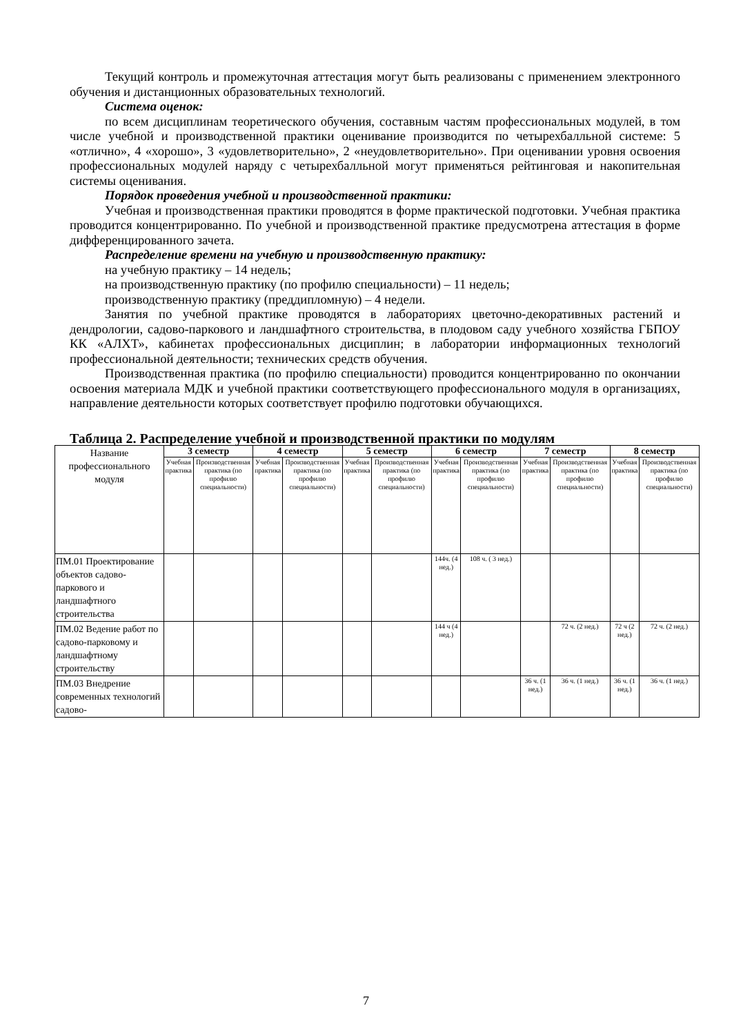Текущий контроль и промежуточная аттестация могут быть реализованы с применением электронного обучения и дистанционных образовательных технологий.
Система оценок:
по всем дисциплинам теоретического обучения, составным частям профессиональных модулей, в том числе учебной и производственной практики оценивание производится по четырехбалльной системе: 5 «отлично», 4 «хорошо», 3 «удовлетворительно», 2 «неудовлетворительно». При оценивании уровня освоения профессиональных модулей наряду с четырехбалльной могут применяться рейтинговая и накопительная системы оценивания.
Порядок проведения учебной и производственной практики:
Учебная и производственная практики проводятся в форме практической подготовки. Учебная практика проводится концентрированно. По учебной и производственной практике предусмотрена аттестация в форме дифференцированного зачета.
Распределение времени на учебную и производственную практику:
на учебную практику – 14 недель;
на производственную практику (по профилю специальности) – 11 недель;
производственную практику (преддипломную) – 4 недели.
Занятия по учебной практике проводятся в лабораториях цветочно-декоративных растений и дендрологии, садово-паркового и ландшафтного строительства, в плодовом саду учебного хозяйства ГБПОУ КК «АЛХТ», кабинетах профессиональных дисциплин; в лаборатории информационных технологий профессиональной деятельности; технических средств обучения.
Производственная практика (по профилю специальности) проводится концентрированно по окончании освоения материала МДК и учебной практики соответствующего профессионального модуля в организациях, направление деятельности которых соответствует профилю подготовки обучающихся.
Таблица 2. Распределение учебной и производственной практики по модулям
| Название профессионального модуля | 3 семестр | | 4 семестр | | 5 семестр | | 6 семестр | | 7 семестр | | 8 семестр | |
| | Учебная практика | Производственная практика (по профилю специальности) | Учебная практика | Производственная практика (по профилю специальности) | Учебная практика | Производственная практика (по профилю специальности) | Учебная практика | Производственная практика (по профилю специальности) | Учебная практика | Производственная практика (по профилю специальности) | Учебная практика | Производственная практика (по профилю специальности) |
| ПМ.01 Проектирование объектов садово-паркового и ландшафтного строительства | | | | | | | 144ч. (4 нед.) | 108 ч. ( 3 нед.) | | | | |
| ПМ.02 Ведение работ по садово-парковому и ландшафтному строительству | | | | | | | 144 ч (4 нед.) | | | 72 ч. (2 нед.) | 72 ч (2 нед.) | 72 ч. (2 нед.) |
| ПМ.03 Внедрение современных технологий садово- | | | | | | | | | 36 ч. (1 нед.) | 36 ч. (1 нед.) | 36 ч. (1 нед.) | 36 ч. (1 нед.) |
7